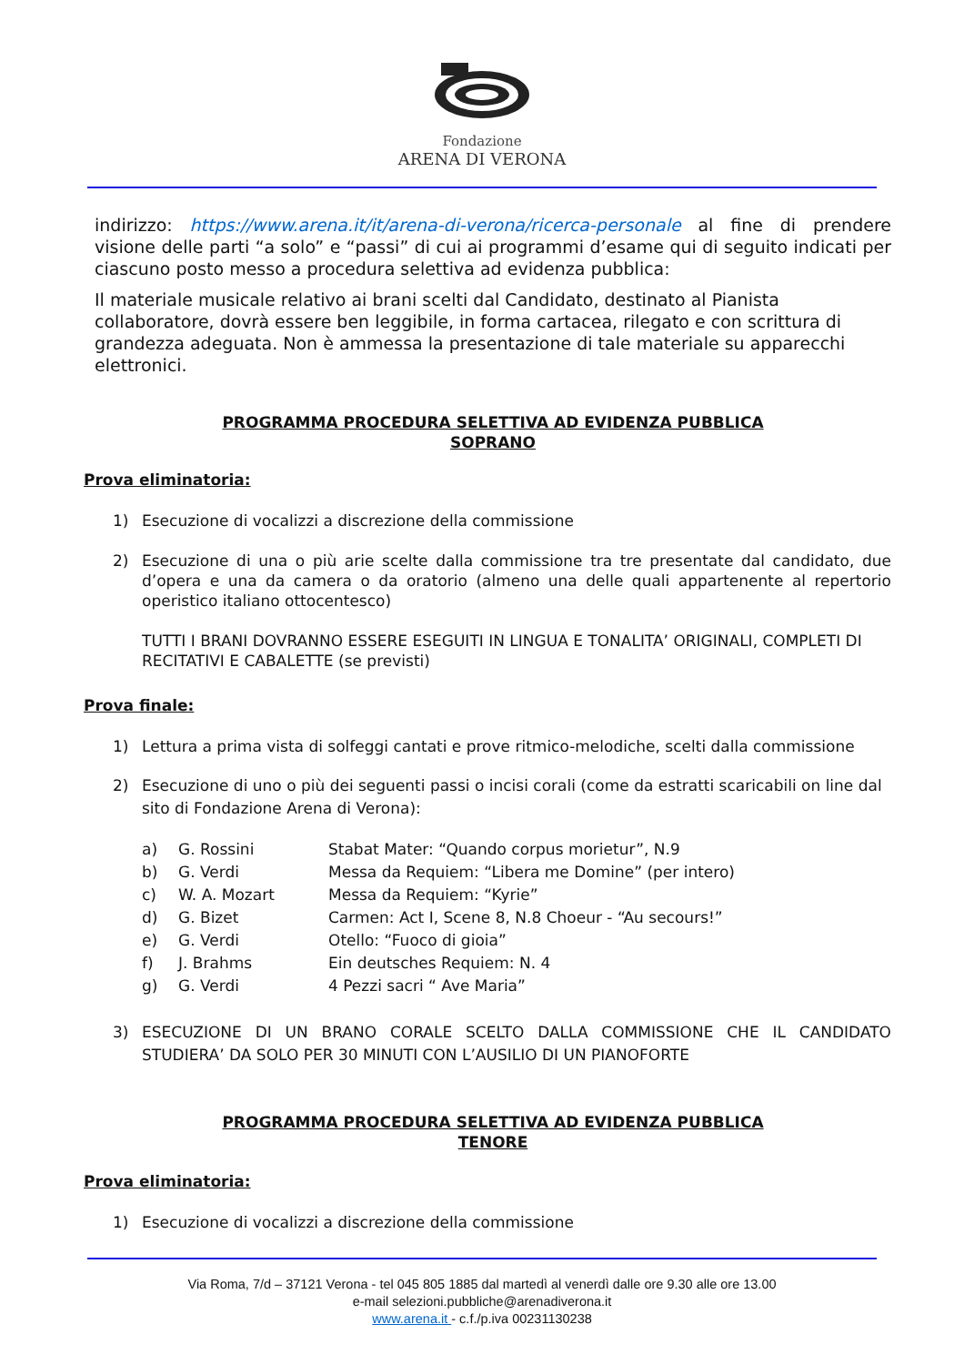Fondazione
ARENA DI VERONA
indirizzo: https://www.arena.it/it/arena-di-verona/ricerca-personale al fine di prendere visione delle parti “a solo” e “passi” di cui ai programmi d’esame qui di seguito indicati per ciascuno posto messo a procedura selettiva ad evidenza pubblica:
Il materiale musicale relativo ai brani scelti dal Candidato, destinato al Pianista collaboratore, dovrà essere ben leggibile, in forma cartacea, rilegato e con scrittura di grandezza adeguata. Non è ammessa la presentazione di tale materiale su apparecchi elettronici.
PROGRAMMA PROCEDURA SELETTIVA AD EVIDENZA PUBBLICA
SOPRANO
Prova eliminatoria:
1) Esecuzione di vocalizzi a discrezione della commissione
2) Esecuzione di una o più arie scelte dalla commissione tra tre presentate dal candidato, due d’opera e una da camera o da oratorio (almeno una delle quali appartenente al repertorio operistico italiano ottocentesco)
TUTTI I BRANI DOVRANNO ESSERE ESEGUITI IN LINGUA E TONALITA’ ORIGINALI, COMPLETI DI RECITATIVI E CABALETTE (se previsti)
Prova finale:
1) Lettura a prima vista di solfeggi cantati e prove ritmico-melodiche, scelti dalla commissione
2) Esecuzione di uno o più dei seguenti passi o incisi corali (come da estratti scaricabili on line dal sito di Fondazione Arena di Verona):
a) G. Rossini Stabat Mater: “Quando corpus morietur”, N.9
b) G. Verdi Messa da Requiem: “Libera me Domine” (per intero)
c) W. A. Mozart Messa da Requiem: “Kyrie”
d) G. Bizet Carmen: Act I, Scene 8, N.8 Choeur - “Au secours!”
e) G. Verdi Otello: “Fuoco di gioia”
f) J. Brahms Ein deutsches Requiem: N. 4
g) G. Verdi 4 Pezzi sacri “ Ave Maria”
3) ESECUZIONE DI UN BRANO CORALE SCELTO DALLA COMMISSIONE CHE IL CANDIDATO STUDIERA’ DA SOLO PER 30 MINUTI CON L’AUSILIO DI UN PIANOFORTE
PROGRAMMA PROCEDURA SELETTIVA AD EVIDENZA PUBBLICA
TENORE
Prova eliminatoria:
1) Esecuzione di vocalizzi a discrezione della commissione
Via Roma, 7/d – 37121 Verona - tel 045 805 1885 dal martedì al venerdì dalle ore 9.30 alle ore 13.00
e-mail selezioni.pubbliche@arenadiverona.it
www.arena.it - c.f./p.iva 00231130238